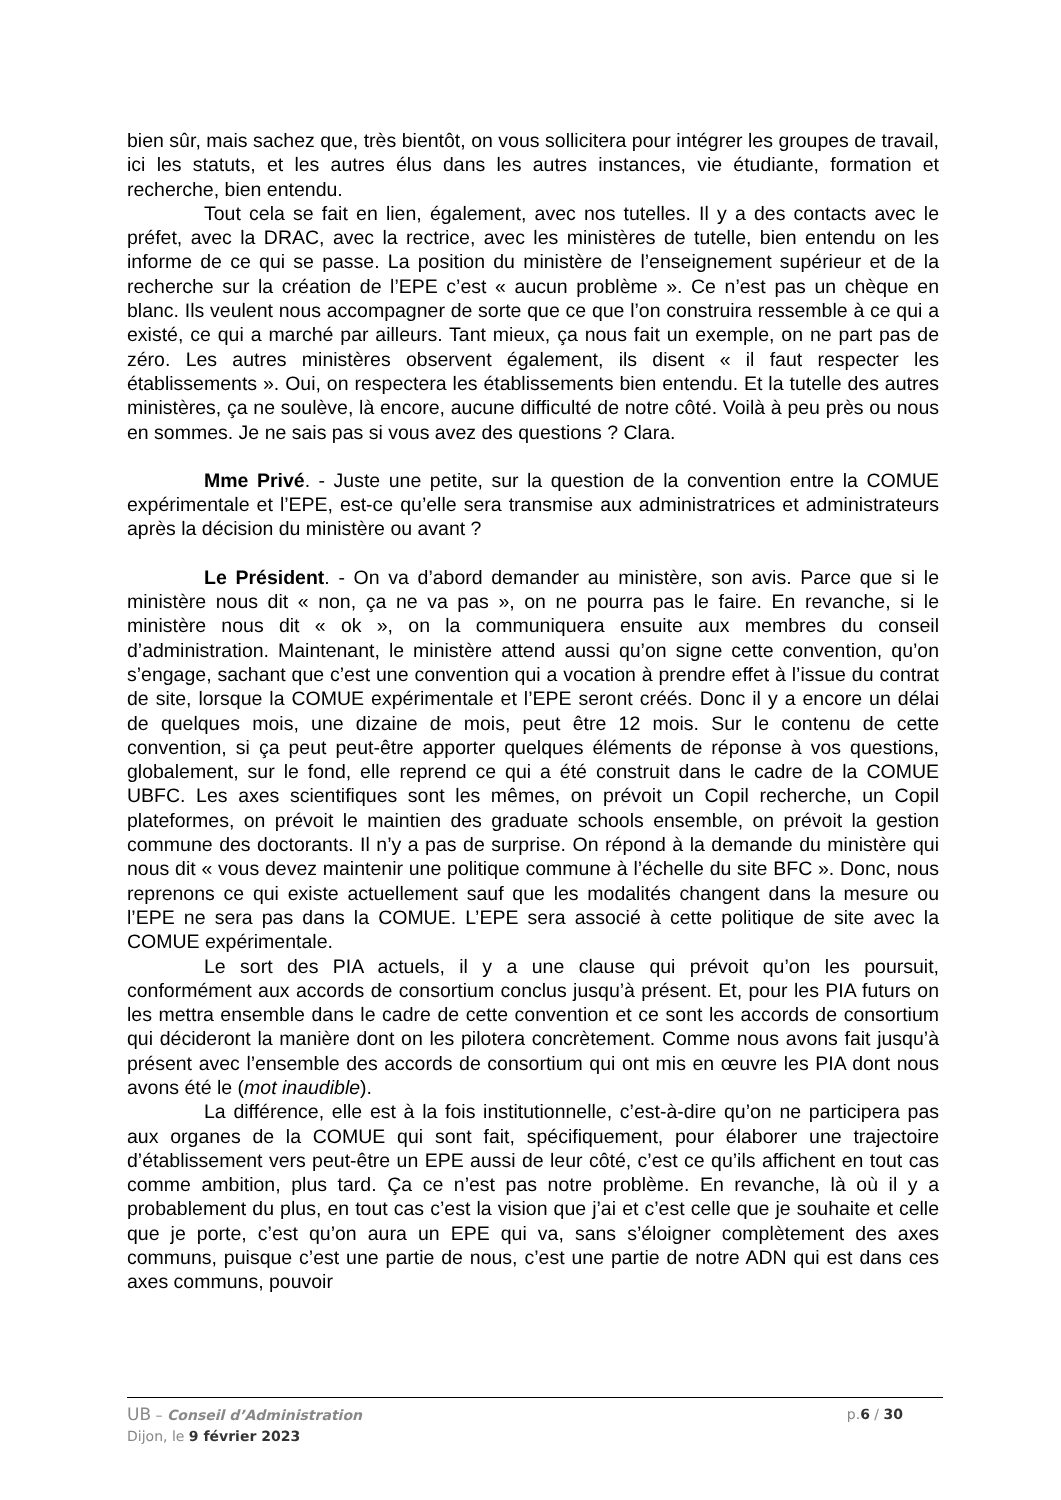bien sûr, mais sachez que, très bientôt, on vous sollicitera pour intégrer les groupes de travail, ici les statuts, et les autres élus dans les autres instances, vie étudiante, formation et recherche, bien entendu.
Tout cela se fait en lien, également, avec nos tutelles. Il y a des contacts avec le préfet, avec la DRAC, avec la rectrice, avec les ministères de tutelle, bien entendu on les informe de ce qui se passe. La position du ministère de l’enseignement supérieur et de la recherche sur la création de l’EPE c’est « aucun problème ». Ce n’est pas un chèque en blanc. Ils veulent nous accompagner de sorte que ce que l’on construira ressemble à ce qui a existé, ce qui a marché par ailleurs. Tant mieux, ça nous fait un exemple, on ne part pas de zéro. Les autres ministères observent également, ils disent « il faut respecter les établissements ». Oui, on respectera les établissements bien entendu. Et la tutelle des autres ministères, ça ne soulève, là encore, aucune difficulté de notre côté. Voilà à peu près ou nous en sommes. Je ne sais pas si vous avez des questions ? Clara.
Mme Privé. - Juste une petite, sur la question de la convention entre la COMUE expérimentale et l’EPE, est-ce qu’elle sera transmise aux administratrices et administrateurs après la décision du ministère ou avant ?
Le Président. - On va d’abord demander au ministère, son avis. Parce que si le ministère nous dit « non, ça ne va pas », on ne pourra pas le faire. En revanche, si le ministère nous dit « ok », on la communiquera ensuite aux membres du conseil d’administration. Maintenant, le ministère attend aussi qu’on signe cette convention, qu’on s’engage, sachant que c’est une convention qui a vocation à prendre effet à l’issue du contrat de site, lorsque la COMUE expérimentale et l’EPE seront créés. Donc il y a encore un délai de quelques mois, une dizaine de mois, peut être 12 mois. Sur le contenu de cette convention, si ça peut peut-être apporter quelques éléments de réponse à vos questions, globalement, sur le fond, elle reprend ce qui a été construit dans le cadre de la COMUE UBFC. Les axes scientifiques sont les mêmes, on prévoit un Copil recherche, un Copil plateformes, on prévoit le maintien des graduate schools ensemble, on prévoit la gestion commune des doctorants. Il n’y a pas de surprise. On répond à la demande du ministère qui nous dit « vous devez maintenir une politique commune à l’échelle du site BFC ». Donc, nous reprenons ce qui existe actuellement sauf que les modalités changent dans la mesure ou l’EPE ne sera pas dans la COMUE. L’EPE sera associé à cette politique de site avec la COMUE expérimentale.
Le sort des PIA actuels, il y a une clause qui prévoit qu’on les poursuit, conformément aux accords de consortium conclus jusqu’à présent. Et, pour les PIA futurs on les mettra ensemble dans le cadre de cette convention et ce sont les accords de consortium qui décideront la manière dont on les pilotera concrètement. Comme nous avons fait jusqu’à présent avec l’ensemble des accords de consortium qui ont mis en œuvre les PIA dont nous avons été le (mot inaudible).
La différence, elle est à la fois institutionnelle, c’est-à-dire qu’on ne participera pas aux organes de la COMUE qui sont fait, spécifiquement, pour élaborer une trajectoire d’établissement vers peut-être un EPE aussi de leur côté, c’est ce qu’ils affichent en tout cas comme ambition, plus tard. Ça ce n’est pas notre problème. En revanche, là où il y a probablement du plus, en tout cas c’est la vision que j’ai et c’est celle que je souhaite et celle que je porte, c’est qu’on aura un EPE qui va, sans s’éloigner complètement des axes communs, puisque c’est une partie de nous, c’est une partie de notre ADN qui est dans ces axes communs, pouvoir
UB – Conseil d’Administration
Dijon, le 9 février 2023
p.6 / 30